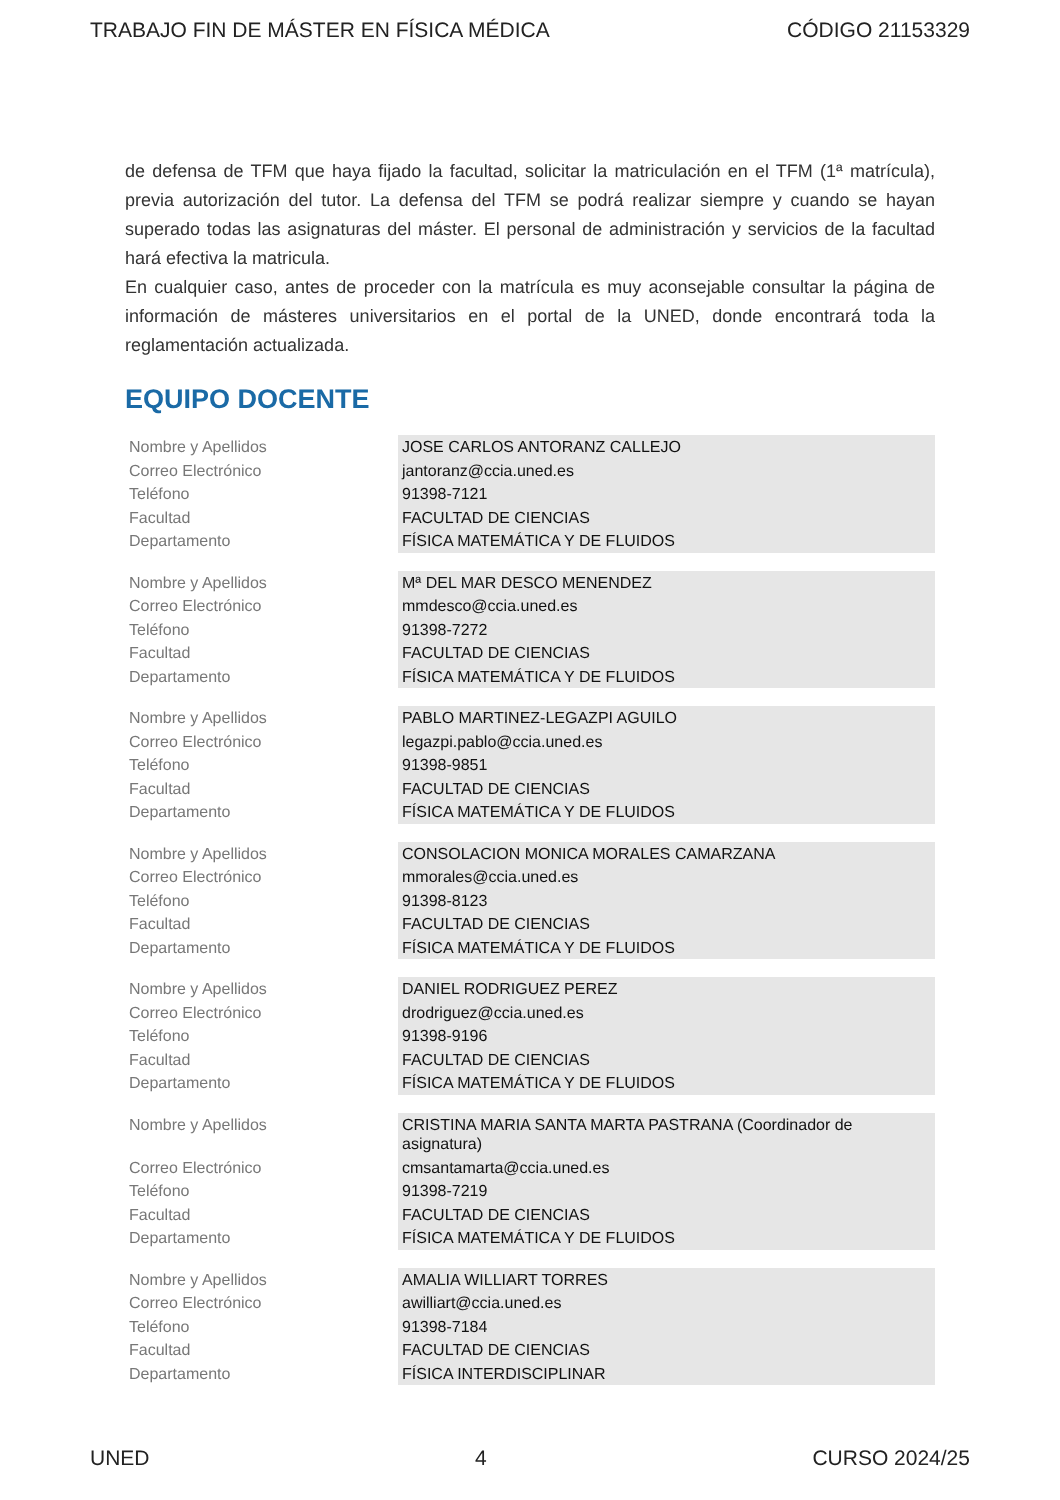TRABAJO FIN DE MÁSTER EN FÍSICA MÉDICA CÓDIGO 21153329
de defensa de TFM que haya fijado la facultad, solicitar la matriculación en el TFM (1ª matrícula), previa autorización del tutor. La defensa del TFM se podrá realizar siempre y cuando se hayan superado todas las asignaturas del máster. El personal de administración y servicios de la facultad hará efectiva la matricula.
En cualquier caso, antes de proceder con la matrícula es muy aconsejable consultar la página de información de másteres universitarios en el portal de la UNED, donde encontrará toda la reglamentación actualizada.
EQUIPO DOCENTE
| Nombre y Apellidos | JOSE CARLOS ANTORANZ CALLEJO |
| Correo Electrónico | jantoranz@ccia.uned.es |
| Teléfono | 91398-7121 |
| Facultad | FACULTAD DE CIENCIAS |
| Departamento | FÍSICA MATEMÁTICA Y DE FLUIDOS |
| Nombre y Apellidos | Mª DEL MAR DESCO MENENDEZ |
| Correo Electrónico | mmdesco@ccia.uned.es |
| Teléfono | 91398-7272 |
| Facultad | FACULTAD DE CIENCIAS |
| Departamento | FÍSICA MATEMÁTICA Y DE FLUIDOS |
| Nombre y Apellidos | PABLO MARTINEZ-LEGAZPI AGUILO |
| Correo Electrónico | legazpi.pablo@ccia.uned.es |
| Teléfono | 91398-9851 |
| Facultad | FACULTAD DE CIENCIAS |
| Departamento | FÍSICA MATEMÁTICA Y DE FLUIDOS |
| Nombre y Apellidos | CONSOLACION MONICA MORALES CAMARZANA |
| Correo Electrónico | mmorales@ccia.uned.es |
| Teléfono | 91398-8123 |
| Facultad | FACULTAD DE CIENCIAS |
| Departamento | FÍSICA MATEMÁTICA Y DE FLUIDOS |
| Nombre y Apellidos | DANIEL RODRIGUEZ PEREZ |
| Correo Electrónico | drodriguez@ccia.uned.es |
| Teléfono | 91398-9196 |
| Facultad | FACULTAD DE CIENCIAS |
| Departamento | FÍSICA MATEMÁTICA Y DE FLUIDOS |
| Nombre y Apellidos | CRISTINA MARIA SANTA MARTA PASTRANA (Coordinador de asignatura) |
| Correo Electrónico | cmsantamarta@ccia.uned.es |
| Teléfono | 91398-7219 |
| Facultad | FACULTAD DE CIENCIAS |
| Departamento | FÍSICA MATEMÁTICA Y DE FLUIDOS |
| Nombre y Apellidos | AMALIA WILLIART TORRES |
| Correo Electrónico | awilliart@ccia.uned.es |
| Teléfono | 91398-7184 |
| Facultad | FACULTAD DE CIENCIAS |
| Departamento | FÍSICA INTERDISCIPLINAR |
UNED 4 CURSO 2024/25